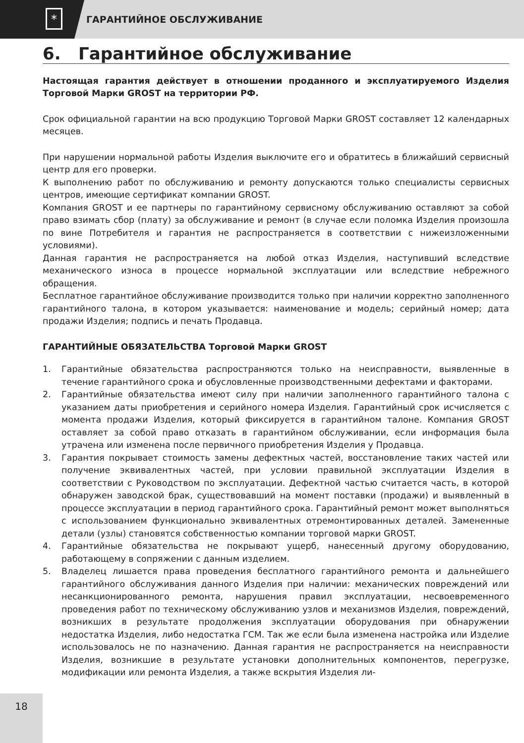*
ГАРАНТИЙНОЕ ОБСЛУЖИВАНИЕ
6. Гарантийное обслуживание
Настоящая гарантия действует в отношении проданного и эксплуатируемого Изделия Торговой Марки GROST на территории РФ.
Срок официальной гарантии на всю продукцию Торговой Марки GROST составляет 12 календарных месяцев.
При нарушении нормальной работы Изделия выключите его и обратитесь в ближайший сервисный центр для его проверки.
К выполнению работ по обслуживанию и ремонту допускаются только специалисты сервисных центров, имеющие сертификат компании GROST.
Компания GROST и ее партнеры по гарантийному сервисному обслуживанию оставляют за собой право взимать сбор (плату) за обслуживание и ремонт (в случае если поломка Изделия произошла по вине Потребителя и гарантия не распространяется в соответствии с нижеизложенными условиями).
Данная гарантия не распространяется на любой отказ Изделия, наступивший вследствие механического износа в процессе нормальной эксплуатации или вследствие небрежного обращения.
Бесплатное гарантийное обслуживание производится только при наличии корректно заполненного гарантийного талона, в котором указывается: наименование и модель; серийный номер; дата продажи Изделия; подпись и печать Продавца.
ГАРАНТИЙНЫЕ ОБЯЗАТЕЛЬСТВА Торговой Марки GROST
1. Гарантийные обязательства распространяются только на неисправности, выявленные в течение гарантийного срока и обусловленные производственными дефектами и факторами.
2. Гарантийные обязательства имеют силу при наличии заполненного гарантийного талона с указанием даты приобретения и серийного номера Изделия. Гарантийный срок исчисляется с момента продажи Изделия, который фиксируется в гарантийном талоне. Компания GROST оставляет за собой право отказать в гарантийном обслуживании, если информация была утрачена или изменена после первичного приобретения Изделия у Продавца.
3. Гарантия покрывает стоимость замены дефектных частей, восстановление таких частей или получение эквивалентных частей, при условии правильной эксплуатации Изделия в соответствии с Руководством по эксплуатации. Дефектной частью считается часть, в которой обнаружен заводской брак, существовавший на момент поставки (продажи) и выявленный в процессе эксплуатации в период гарантийного срока. Гарантийный ремонт может выполняться с использованием функционально эквивалентных отремонтированных деталей. Замененные детали (узлы) становятся собственностью компании торговой марки GROST.
4. Гарантийные обязательства не покрывают ущерб, нанесенный другому оборудованию, работающему в сопряжении с данным изделием.
5. Владелец лишается права проведения бесплатного гарантийного ремонта и дальнейшего гарантийного обслуживания данного Изделия при наличии: механических повреждений или несанкционированного ремонта, нарушения правил эксплуатации, несвоевременного проведения работ по техническому обслуживанию узлов и механизмов Изделия, повреждений, возникших в результате продолжения эксплуатации оборудования при обнаружении недостатка Изделия, либо недостатка ГСМ. Так же если была изменена настройка или Изделие использовалось не по назначению. Данная гарантия не распространяется на неисправности Изделия, возникшие в результате установки дополнительных компонентов, перегрузке, модификации или ремонта Изделия, а также вскрытия Изделия ли-
18